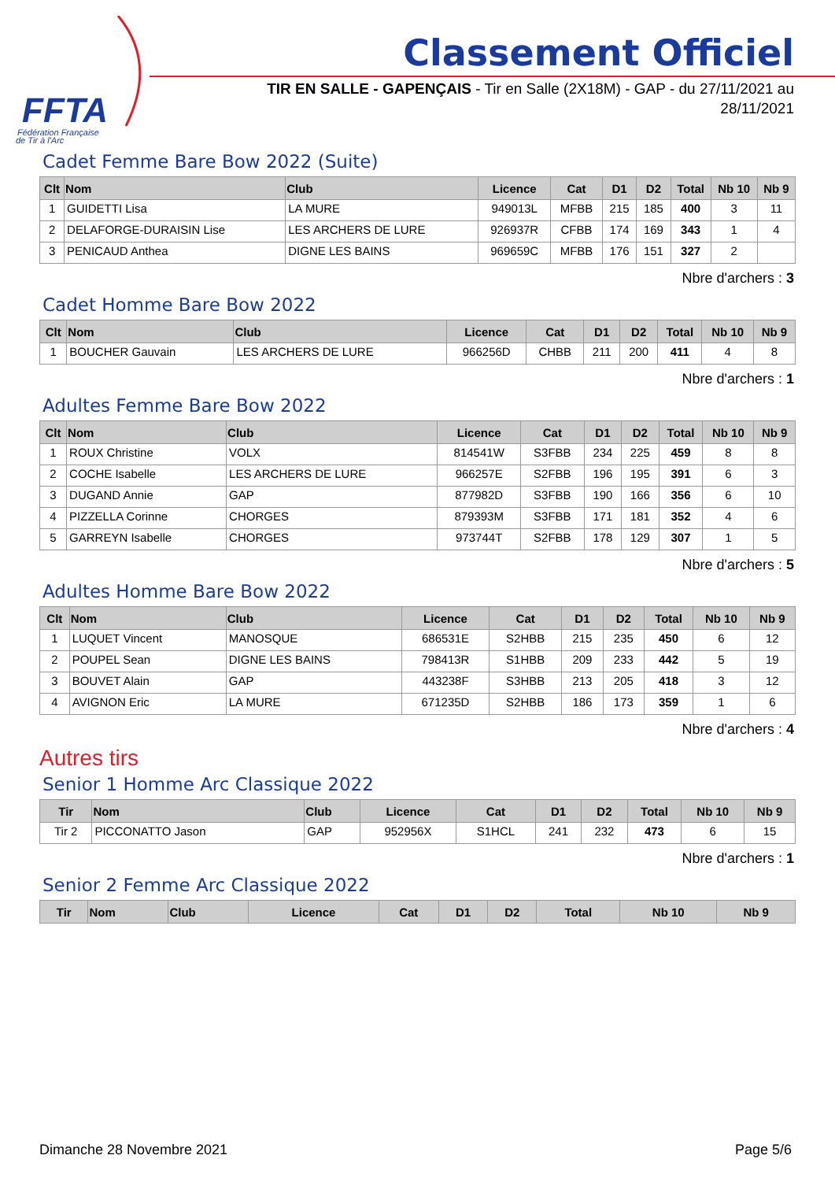FFTA
Fédération Française
de Tir à l'Arc
Classement Officiel
TIR EN SALLE - GAPENÇAIS - Tir en Salle (2X18M) - GAP - du 27/11/2021 au 28/11/2021
Cadet Femme Bare Bow 2022 (Suite)
| Clt | Nom | Club | Licence | Cat | D1 | D2 | Total | Nb 10 | Nb 9 |
| --- | --- | --- | --- | --- | --- | --- | --- | --- | --- |
| 1 | GUIDETTI Lisa | LA MURE | 949013L | MFBB | 215 | 185 | 400 | 3 | 11 |
| 2 | DELAFORGE-DURAISIN Lise | LES ARCHERS DE LURE | 926937R | CFBB | 174 | 169 | 343 | 1 | 4 |
| 3 | PENICAUD Anthea | DIGNE LES BAINS | 969659C | MFBB | 176 | 151 | 327 | 2 | |
Nbre d'archers : 3
Cadet Homme Bare Bow 2022
| Clt | Nom | Club | Licence | Cat | D1 | D2 | Total | Nb 10 | Nb 9 |
| --- | --- | --- | --- | --- | --- | --- | --- | --- | --- |
| 1 | BOUCHER Gauvain | LES ARCHERS DE LURE | 966256D | CHBB | 211 | 200 | 411 | 4 | 8 |
Nbre d'archers : 1
Adultes Femme Bare Bow 2022
| Clt | Nom | Club | Licence | Cat | D1 | D2 | Total | Nb 10 | Nb 9 |
| --- | --- | --- | --- | --- | --- | --- | --- | --- | --- |
| 1 | ROUX Christine | VOLX | 814541W | S3FBB | 234 | 225 | 459 | 8 | 8 |
| 2 | COCHE Isabelle | LES ARCHERS DE LURE | 966257E | S2FBB | 196 | 195 | 391 | 6 | 3 |
| 3 | DUGAND Annie | GAP | 877982D | S3FBB | 190 | 166 | 356 | 6 | 10 |
| 4 | PIZZELLA Corinne | CHORGES | 879393M | S3FBB | 171 | 181 | 352 | 4 | 6 |
| 5 | GARREYN Isabelle | CHORGES | 973744T | S2FBB | 178 | 129 | 307 | 1 | 5 |
Nbre d'archers : 5
Adultes Homme Bare Bow 2022
| Clt | Nom | Club | Licence | Cat | D1 | D2 | Total | Nb 10 | Nb 9 |
| --- | --- | --- | --- | --- | --- | --- | --- | --- | --- |
| 1 | LUQUET Vincent | MANOSQUE | 686531E | S2HBB | 215 | 235 | 450 | 6 | 12 |
| 2 | POUPEL Sean | DIGNE LES BAINS | 798413R | S1HBB | 209 | 233 | 442 | 5 | 19 |
| 3 | BOUVET Alain | GAP | 443238F | S3HBB | 213 | 205 | 418 | 3 | 12 |
| 4 | AVIGNON Eric | LA MURE | 671235D | S2HBB | 186 | 173 | 359 | 1 | 6 |
Nbre d'archers : 4
Autres tirs
Senior 1 Homme Arc Classique 2022
| Tir | Nom | Club | Licence | Cat | D1 | D2 | Total | Nb 10 | Nb 9 |
| --- | --- | --- | --- | --- | --- | --- | --- | --- | --- |
| Tir 2 | PICCONATTO Jason | GAP | 952956X | S1HCL | 241 | 232 | 473 | 6 | 15 |
Nbre d'archers : 1
Senior 2 Femme Arc Classique 2022
| Tir | Nom | Club | Licence | Cat | D1 | D2 | Total | Nb 10 | Nb 9 |
| --- | --- | --- | --- | --- | --- | --- | --- | --- | --- |
Dimanche 28 Novembre 2021 Page 5/6